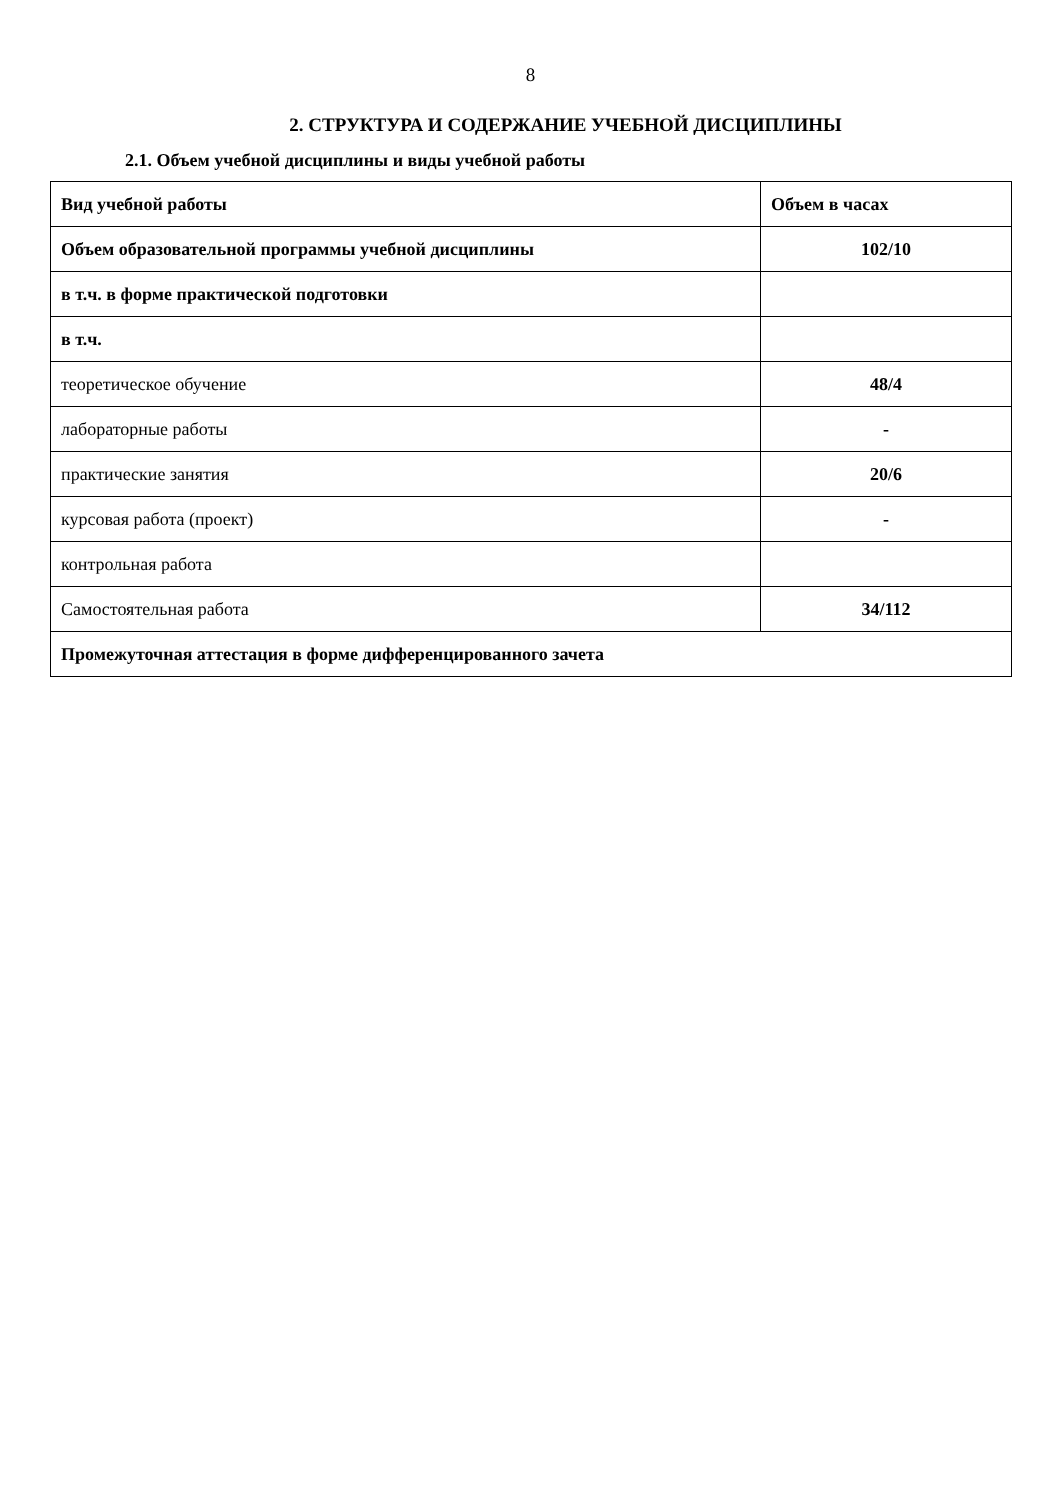8
2. СТРУКТУРА И СОДЕРЖАНИЕ УЧЕБНОЙ ДИСЦИПЛИНЫ
2.1. Объем учебной дисциплины и виды учебной работы
| Вид учебной работы | Объем в часах |
| Объем образовательной программы учебной дисциплины | 102/10 |
| в т.ч. в форме практической подготовки | |
| в т.ч. | |
| теоретическое обучение | 48/4 |
| лабораторные работы | - |
| практические занятия | 20/6 |
| курсовая работа (проект) | - |
| контрольная работа | |
| Самостоятельная работа | 34/112 |
| Промежуточная аттестация в форме дифференцированного зачета | |